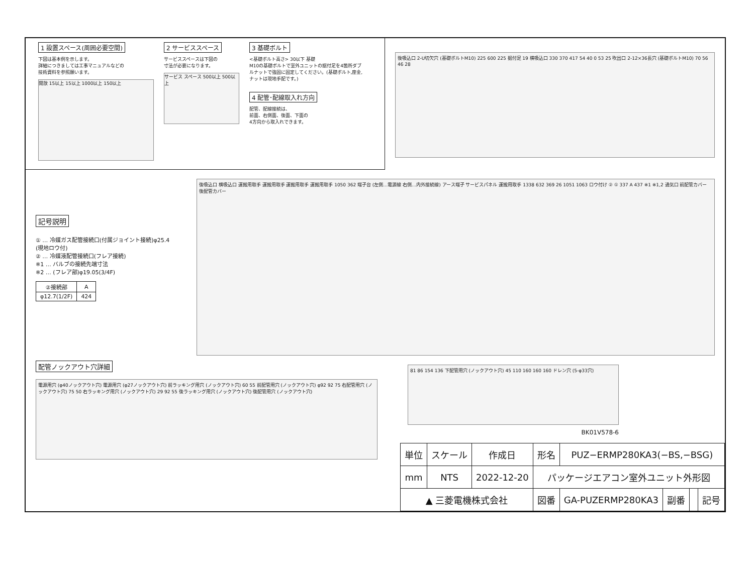1 設置スペース(周囲必要空間)
下図は基本例を示します。
詳細につきましては工事マニュアルなどの
技術資料を参照願います。
開放 15以上 15以上 1000以上 150以上
2 サービススペース
サービススペースは下図の
寸法が必要になります。
サービス スペース 500以上 500以上
3 基礎ボルト
<基礎ボルト高さ> 30以下 基礎
M10の基礎ボルトで室外ユニットの据付足を4箇所ダブルナットで強固に固定してください。(基礎ボルト,座金,ナットは現地手配です。)
4 配管･配線取入れ方向
配管、配線接続は、
前面、右側面、後面、下面の
4方向から取入れできます。
後吸込口 2-U切欠穴 (基礎ボルトM10) 225 600 225 据付足 19 横吸込口 330 370 417 54 40 0 53 25 吹出口 2-12×36長穴 (基礎ボルトM10) 70 56 46 28
記号説明
① … 冷媒ガス配管接続口(付属ジョイント接続)φ25.4
(現地ロウ付)
② … 冷媒液配管接続口(フレア接続)
※1 … バルブの接続先端寸法
※2 … (フレア部)φ19.05(3/4F)
| ②接続部 | A |
| --- | --- |
| φ12.7(1/2F) | 424 |
後吸込口 横吸込口 運搬用取手 運搬用取手 運搬用取手 運搬用取手 1050 362 端子台 (左側…電源線 右側…内外接続線) アース端子 サービスパネル 運搬用取手 1338 632 369 26 1051 1063 ロウ付け ② ① 337 A 437 ※1 ※1,2 通気口 前配管カバー 後配管カバー
配管ノックアウト穴詳細
電源用穴 (φ40ノックアウト穴) 電源用穴 (φ27ノックアウト穴) 前ラッキング用穴 (ノックアウト穴) 60 55 前配管用穴 (ノックアウト穴) φ92 92 75 右配管用穴 (ノックアウト穴) 75 50 右ラッキング用穴 (ノックアウト穴) 29 92 55 後ラッキング用穴 (ノックアウト穴) 後配管用穴 (ノックアウト穴)
81 86 154 136 下配管用穴 (ノックアウト穴) 45 110 160 160 160 ドレン穴 (5-φ33穴)
BK01V578-6
| 単位 | スケール | 作成日 | 形名 | PUZ−ERMP280KA3(−BS,−BSG) | | | |
| mm | NTS | 2022-12-20 | パッケージエアコン室外ユニット外形図 | | | | |
| ▲ 三菱電機株式会社 | | | 図番 | GA-PUZERMP280KA3 | 副番 | | 記号 |